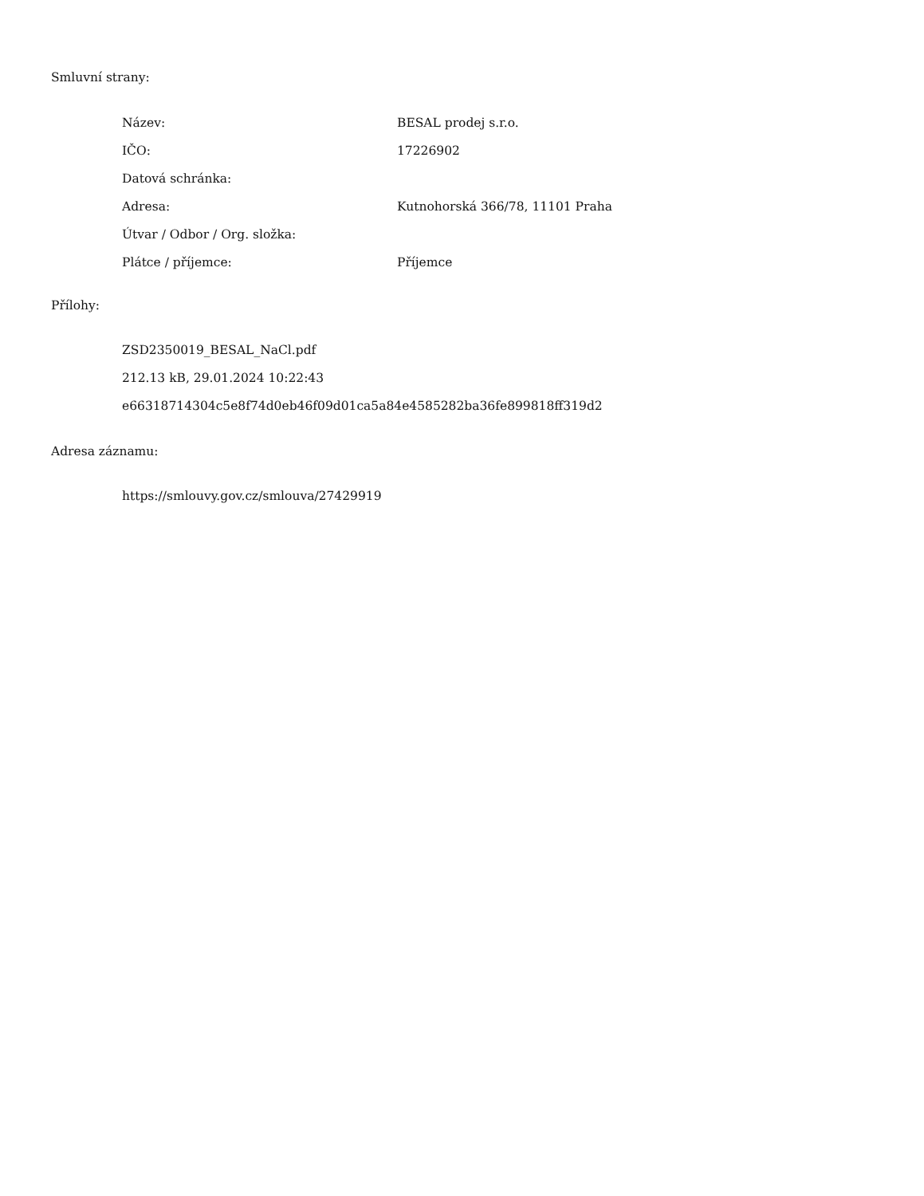Smluvní strany:
| Název: | BESAL prodej s.r.o. |
| IČO: | 17226902 |
| Datová schránka: | |
| Adresa: | Kutnohorská 366/78, 11101 Praha |
| Útvar / Odbor / Org. složka: | |
| Plátce / příjemce: | Příjemce |
Přílohy:
ZSD2350019_BESAL_NaCl.pdf
212.13 kB, 29.01.2024 10:22:43
e66318714304c5e8f74d0eb46f09d01ca5a84e4585282ba36fe899818ff319d2
Adresa záznamu:
https://smlouvy.gov.cz/smlouva/27429919